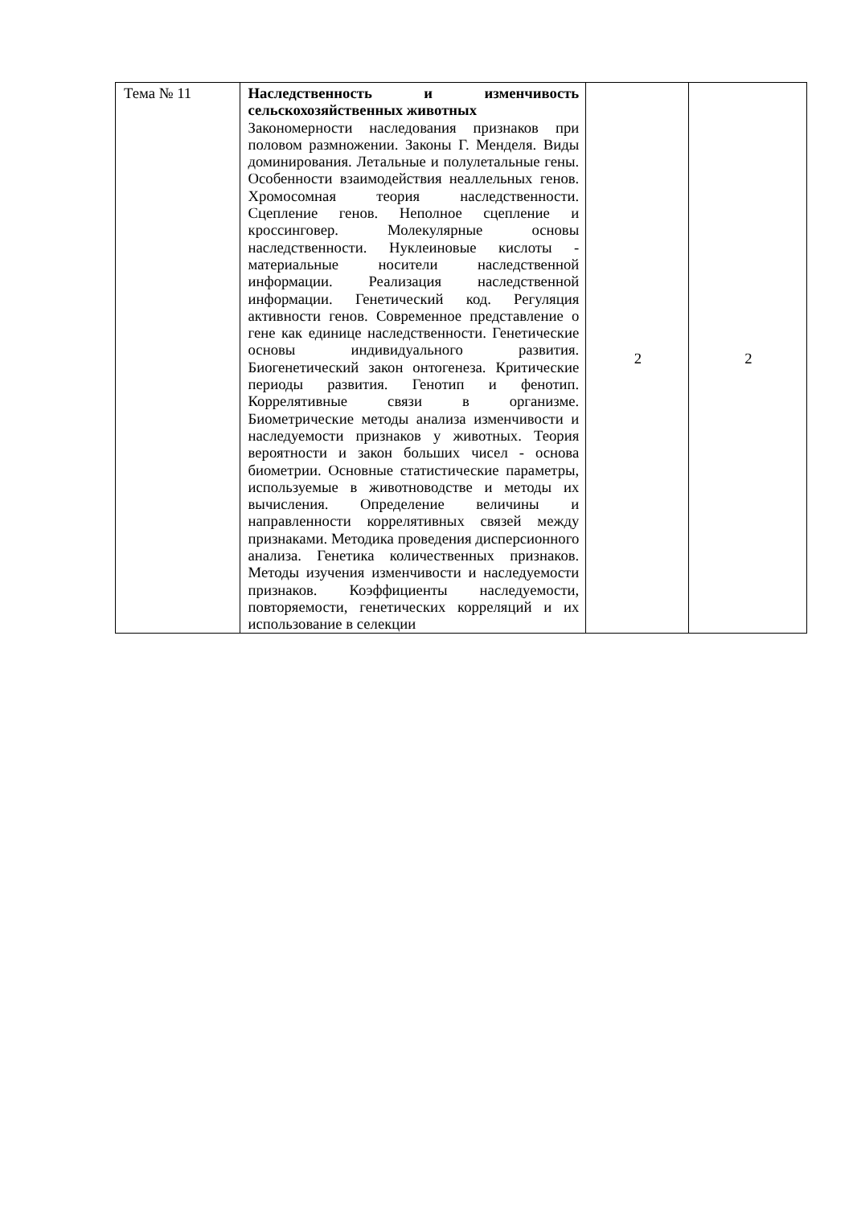| Тема № 11 | Наследственность и изменчивость сельскохозяйственных животных Закономерности наследования признаков при половом размножении. Законы Г. Менделя. Виды доминирования. Летальные и полулетальные гены. Особенности взаимодействия неаллельных генов. Хромосомная теория наследственности. Сцепление генов. Неполное сцепление и кроссинговер. Молекулярные основы наследственности. Нуклеиновые кислоты - материальные носители наследственной информации. Реализация наследственной информации. Генетический код. Регуляция активности генов. Современное представление о гене как единице наследственности. Генетические основы индивидуального развития. Биогенетический закон онтогенеза. Критические периоды развития. Генотип и фенотип. Коррелятивные связи в организме. Биометрические методы анализа изменчивости и наследуемости признаков у животных. Теория вероятности и закон больших чисел - основа биометрии. Основные статистические параметры, используемые в животноводстве и методы их вычисления. Определение величины и направленности коррелятивных связей между признаками. Методика проведения дисперсионного анализа. Генетика количественных признаков. Методы изучения изменчивости и наследуемости признаков. Коэффициенты наследуемости, повторяемости, генетических корреляций и их использование в селекции | 2 | 2 |